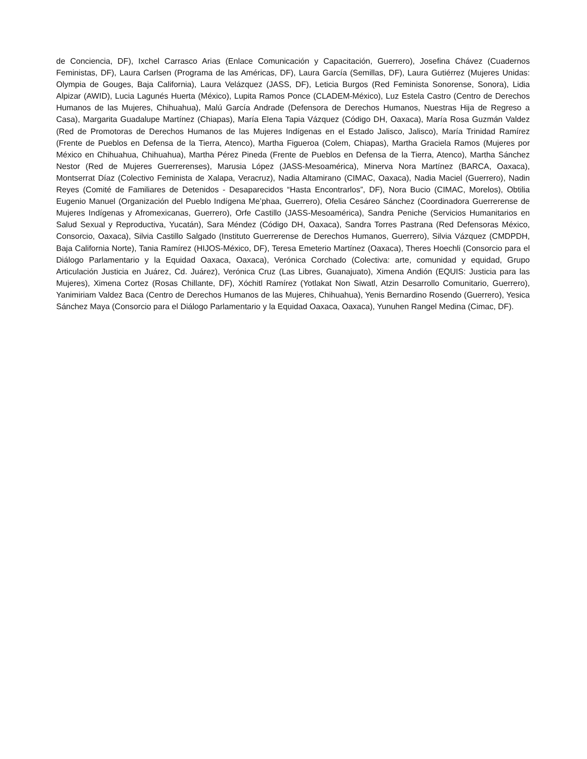de Conciencia, DF), Ixchel Carrasco Arias (Enlace Comunicación y Capacitación, Guerrero), Josefina Chávez (Cuadernos Feministas, DF), Laura Carlsen (Programa de las Américas, DF), Laura García (Semillas, DF), Laura Gutiérrez (Mujeres Unidas: Olympia de Gouges, Baja California), Laura Velázquez (JASS, DF), Leticia Burgos (Red Feminista Sonorense, Sonora), Lidia Alpizar (AWID), Lucia Lagunés Huerta (México), Lupita Ramos Ponce (CLADEM-México), Luz Estela Castro (Centro de Derechos Humanos de las Mujeres, Chihuahua), Malú García Andrade (Defensora de Derechos Humanos, Nuestras Hija de Regreso a Casa), Margarita Guadalupe Martínez (Chiapas), María Elena Tapia Vázquez (Código DH, Oaxaca), María Rosa Guzmán Valdez (Red de Promotoras de Derechos Humanos de las Mujeres Indígenas en el Estado Jalisco, Jalisco), María Trinidad Ramírez (Frente de Pueblos en Defensa de la Tierra, Atenco), Martha Figueroa (Colem, Chiapas), Martha Graciela Ramos (Mujeres por México en Chihuahua, Chihuahua), Martha Pérez Pineda (Frente de Pueblos en Defensa de la Tierra, Atenco), Martha Sánchez Nestor (Red de Mujeres Guerrerenses), Marusia López (JASS-Mesoamérica), Minerva Nora Martínez (BARCA, Oaxaca), Montserrat Díaz (Colectivo Feminista de Xalapa, Veracruz), Nadia Altamirano (CIMAC, Oaxaca), Nadia Maciel (Guerrero), Nadin Reyes (Comité de Familiares de Detenidos - Desaparecidos “Hasta Encontrarlos”, DF), Nora Bucio (CIMAC, Morelos), Obtilia Eugenio Manuel (Organización del Pueblo Indígena Me’phaa, Guerrero), Ofelia Cesáreo Sánchez (Coordinadora Guerrerense de Mujeres Indígenas y Afromexicanas, Guerrero), Orfe Castillo (JASS-Mesoamérica), Sandra Peniche (Servicios Humanitarios en Salud Sexual y Reproductiva, Yucatán), Sara Méndez (Código DH, Oaxaca), Sandra Torres Pastrana (Red Defensoras México, Consorcio, Oaxaca), Silvia Castillo Salgado (Instituto Guerrerense de Derechos Humanos, Guerrero), Silvia Vázquez (CMDPDH, Baja California Norte), Tania Ramírez (HIJOS-México, DF), Teresa Emeterio Martínez (Oaxaca), Theres Hoechli (Consorcio para el Diálogo Parlamentario y la Equidad Oaxaca, Oaxaca), Verónica Corchado (Colectiva: arte, comunidad y equidad, Grupo Articulación Justicia en Juárez, Cd. Juárez), Verónica Cruz (Las Libres, Guanajuato), Ximena Andión (EQUIS: Justicia para las Mujeres), Ximena Cortez (Rosas Chillante, DF), Xóchitl Ramírez (Yotlakat Non Siwatl, Atzin Desarrollo Comunitario, Guerrero), Yanimiriam Valdez Baca (Centro de Derechos Humanos de las Mujeres, Chihuahua), Yenis Bernardino Rosendo (Guerrero), Yesica Sánchez Maya (Consorcio para el Diálogo Parlamentario y la Equidad Oaxaca, Oaxaca), Yunuhen Rangel Medina (Cimac, DF).